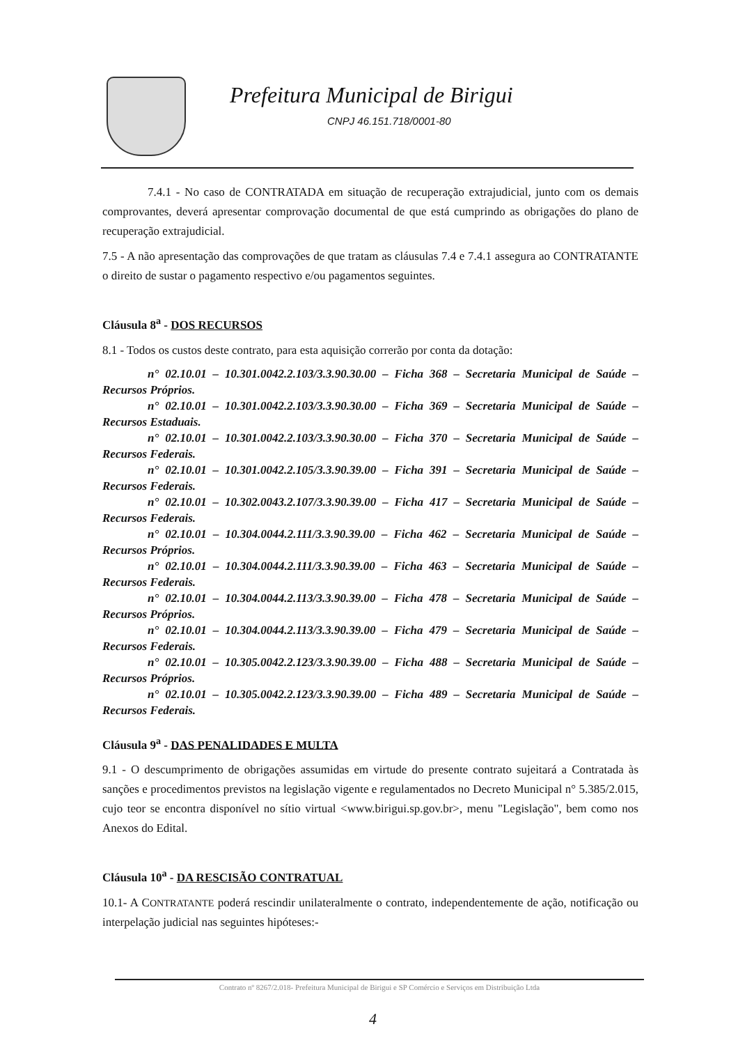Prefeitura Municipal de Birigui
CNPJ 46.151.718/0001-80
7.4.1 - No caso de CONTRATADA em situação de recuperação extrajudicial, junto com os demais comprovantes, deverá apresentar comprovação documental de que está cumprindo as obrigações do plano de recuperação extrajudicial.
7.5 - A não apresentação das comprovações de que tratam as cláusulas 7.4 e 7.4.1 assegura ao CONTRATANTE o direito de sustar o pagamento respectivo e/ou pagamentos seguintes.
Cláusula 8<sup>a</sup> - DOS RECURSOS
8.1 - Todos os custos deste contrato, para esta aquisição correrão por conta da dotação:
n° 02.10.01 – 10.301.0042.2.103/3.3.90.30.00 – Ficha 368 – Secretaria Municipal de Saúde – Recursos Próprios.
n° 02.10.01 – 10.301.0042.2.103/3.3.90.30.00 – Ficha 369 – Secretaria Municipal de Saúde – Recursos Estaduais.
n° 02.10.01 – 10.301.0042.2.103/3.3.90.30.00 – Ficha 370 – Secretaria Municipal de Saúde – Recursos Federais.
n° 02.10.01 – 10.301.0042.2.105/3.3.90.39.00 – Ficha 391 – Secretaria Municipal de Saúde – Recursos Federais.
n° 02.10.01 – 10.302.0043.2.107/3.3.90.39.00 – Ficha 417 – Secretaria Municipal de Saúde – Recursos Federais.
n° 02.10.01 – 10.304.0044.2.111/3.3.90.39.00 – Ficha 462 – Secretaria Municipal de Saúde – Recursos Próprios.
n° 02.10.01 – 10.304.0044.2.111/3.3.90.39.00 – Ficha 463 – Secretaria Municipal de Saúde – Recursos Federais.
n° 02.10.01 – 10.304.0044.2.113/3.3.90.39.00 – Ficha 478 – Secretaria Municipal de Saúde – Recursos Próprios.
n° 02.10.01 – 10.304.0044.2.113/3.3.90.39.00 – Ficha 479 – Secretaria Municipal de Saúde – Recursos Federais.
n° 02.10.01 – 10.305.0042.2.123/3.3.90.39.00 – Ficha 488 – Secretaria Municipal de Saúde – Recursos Próprios.
n° 02.10.01 – 10.305.0042.2.123/3.3.90.39.00 – Ficha 489 – Secretaria Municipal de Saúde – Recursos Federais.
Cláusula 9<sup>a</sup> - DAS PENALIDADES E MULTA
9.1 - O descumprimento de obrigações assumidas em virtude do presente contrato sujeitará a Contratada às sanções e procedimentos previstos na legislação vigente e regulamentados no Decreto Municipal n° 5.385/2.015, cujo teor se encontra disponível no sítio virtual <www.birigui.sp.gov.br>, menu "Legislação", bem como nos Anexos do Edital.
Cláusula 10<sup>a</sup> - DA RESCISÃO CONTRATUAL
10.1- A CONTRATANTE poderá rescindir unilateralmente o contrato, independentemente de ação, notificação ou interpelação judicial nas seguintes hipóteses:-
Contrato nº 8267/2.018- Prefeitura Municipal de Birigui e SP Comércio e Serviços em Distribuição Ltda
4